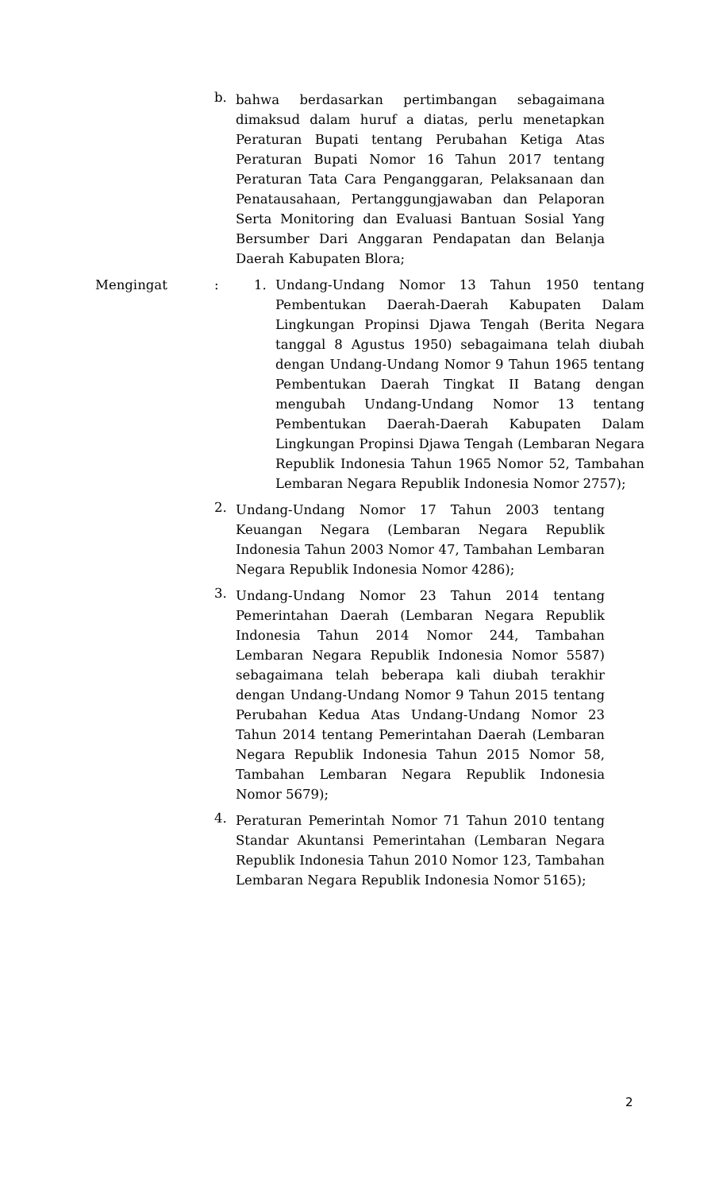b.
bahwa berdasarkan pertimbangan sebagaimana dimaksud dalam huruf a diatas, perlu menetapkan Peraturan Bupati tentang Perubahan Ketiga Atas Peraturan Bupati Nomor 16 Tahun 2017 tentang Peraturan Tata Cara Penganggaran, Pelaksanaan dan Penatausahaan, Pertanggungjawaban dan Pelaporan Serta Monitoring dan Evaluasi Bantuan Sosial Yang Bersumber Dari Anggaran Pendapatan dan Belanja Daerah Kabupaten Blora;
Mengingat : 1. Undang-Undang Nomor 13 Tahun 1950 tentang Pembentukan Daerah-Daerah Kabupaten Dalam Lingkungan Propinsi Djawa Tengah (Berita Negara tanggal 8 Agustus 1950) sebagaimana telah diubah dengan Undang-Undang Nomor 9 Tahun 1965 tentang Pembentukan Daerah Tingkat II Batang dengan mengubah Undang-Undang Nomor 13 tentang Pembentukan Daerah-Daerah Kabupaten Dalam Lingkungan Propinsi Djawa Tengah (Lembaran Negara Republik Indonesia Tahun 1965 Nomor 52, Tambahan Lembaran Negara Republik Indonesia Nomor 2757);
2.
Undang-Undang Nomor 17 Tahun 2003 tentang Keuangan Negara (Lembaran Negara Republik Indonesia Tahun 2003 Nomor 47, Tambahan Lembaran Negara Republik Indonesia Nomor 4286);
3.
Undang-Undang Nomor 23 Tahun 2014 tentang Pemerintahan Daerah (Lembaran Negara Republik Indonesia Tahun 2014 Nomor 244, Tambahan Lembaran Negara Republik Indonesia Nomor 5587) sebagaimana telah beberapa kali diubah terakhir dengan Undang-Undang Nomor 9 Tahun 2015 tentang Perubahan Kedua Atas Undang-Undang Nomor 23 Tahun 2014 tentang Pemerintahan Daerah (Lembaran Negara Republik Indonesia Tahun 2015 Nomor 58, Tambahan Lembaran Negara Republik Indonesia Nomor 5679);
4.
Peraturan Pemerintah Nomor 71 Tahun 2010 tentang Standar Akuntansi Pemerintahan (Lembaran Negara Republik Indonesia Tahun 2010 Nomor 123, Tambahan Lembaran Negara Republik Indonesia Nomor 5165);
2